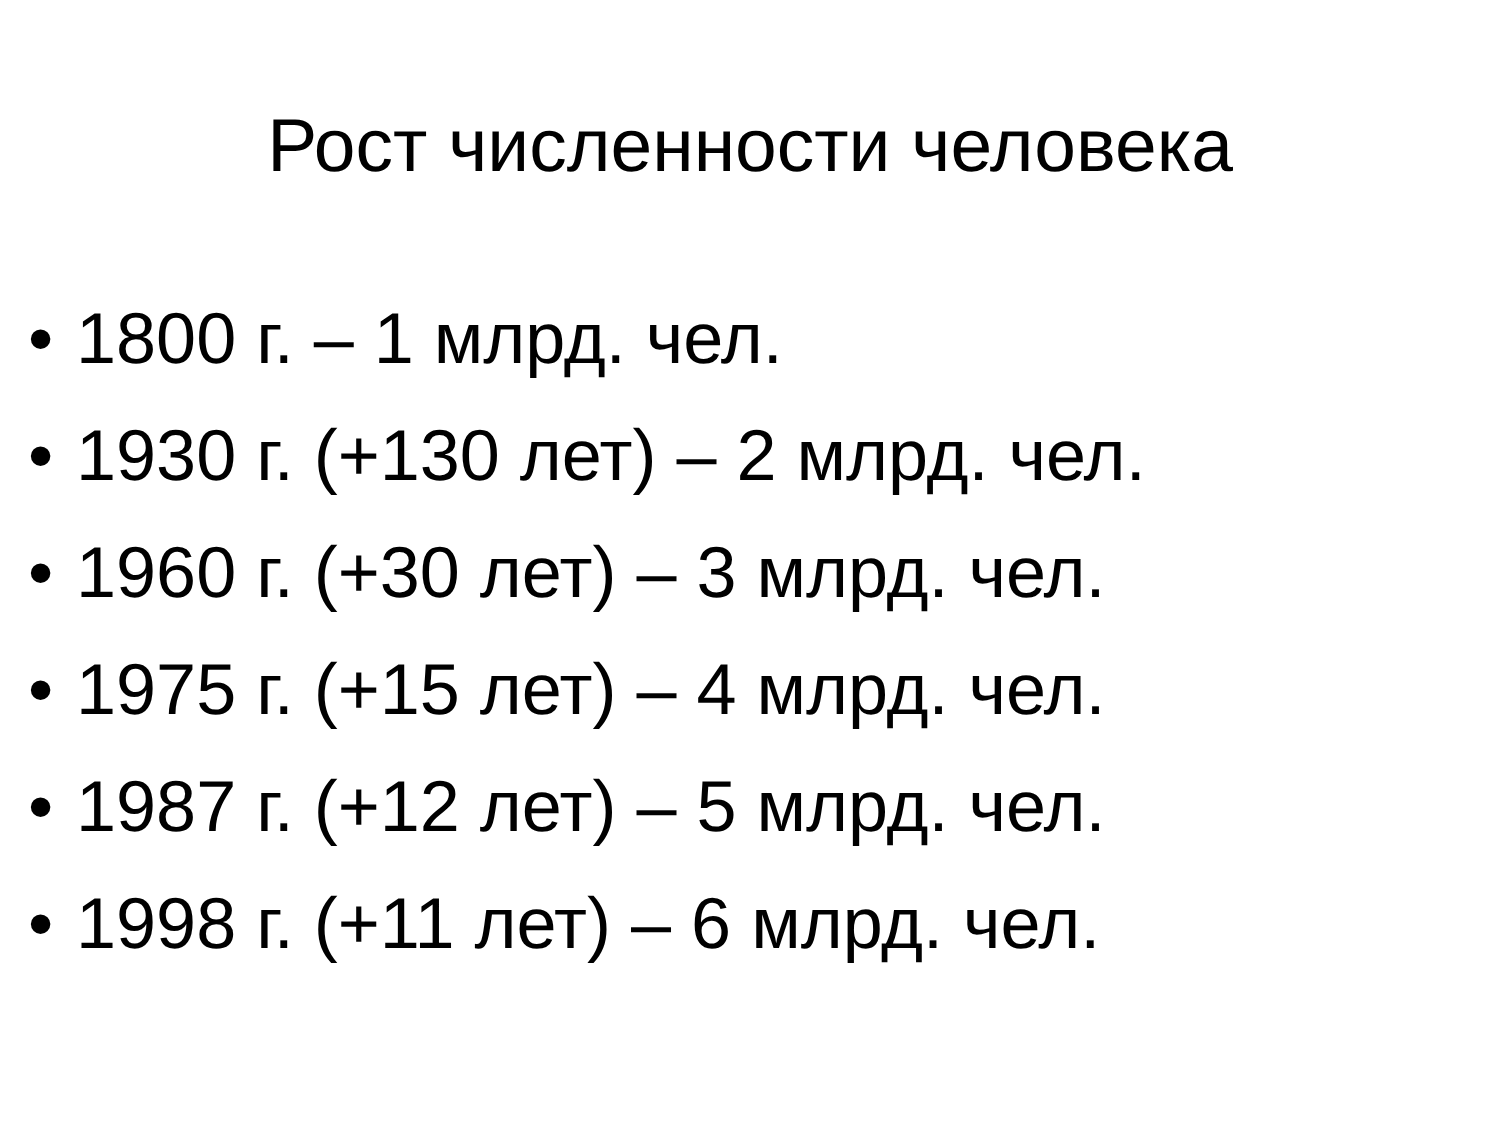Рост численности человека
• 1800 г. – 1 млрд. чел.
• 1930 г. (+130 лет) – 2 млрд. чел.
• 1960 г. (+30 лет) – 3 млрд. чел.
• 1975 г. (+15 лет) – 4 млрд. чел.
• 1987 г. (+12 лет) – 5 млрд. чел.
• 1998 г. (+11 лет) – 6 млрд. чел.